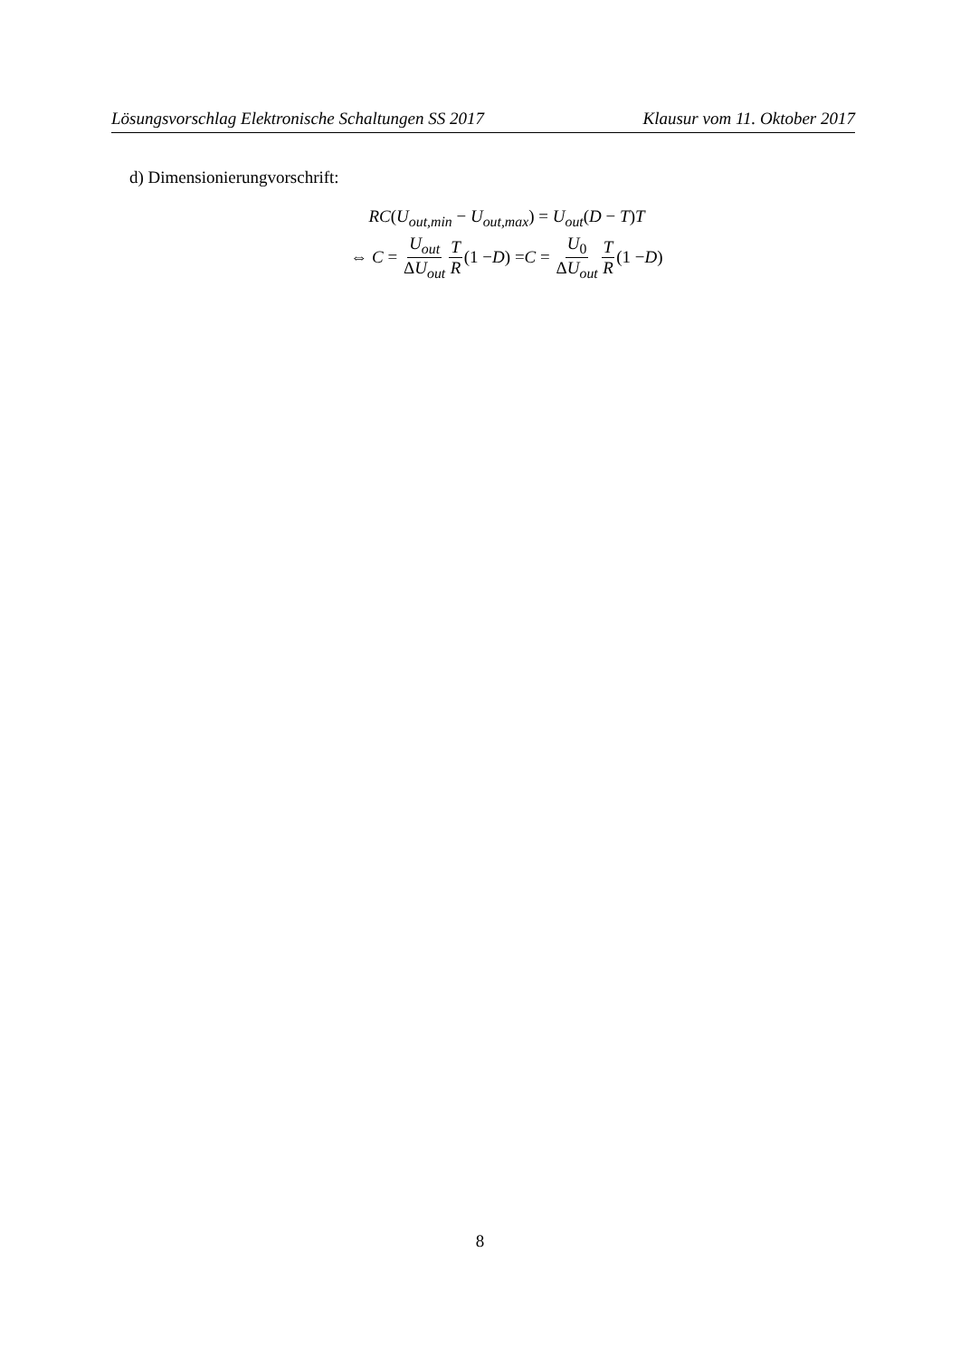Lösungsvorschlag Elektronische Schaltungen SS 2017 Klausur vom 11. Oktober 2017
d) Dimensionierungvorschrift:
RC(U<sub>out,min</sub> − U<sub>out,max</sub>) = U<sub>out</sub>(D − T)T
⇔ C = U<sub>out</sub> ΔU<sub>out</sub> T R (1 − D) = C = U<sub>0</sub> ΔU<sub>out</sub> T R (1 − D)
8